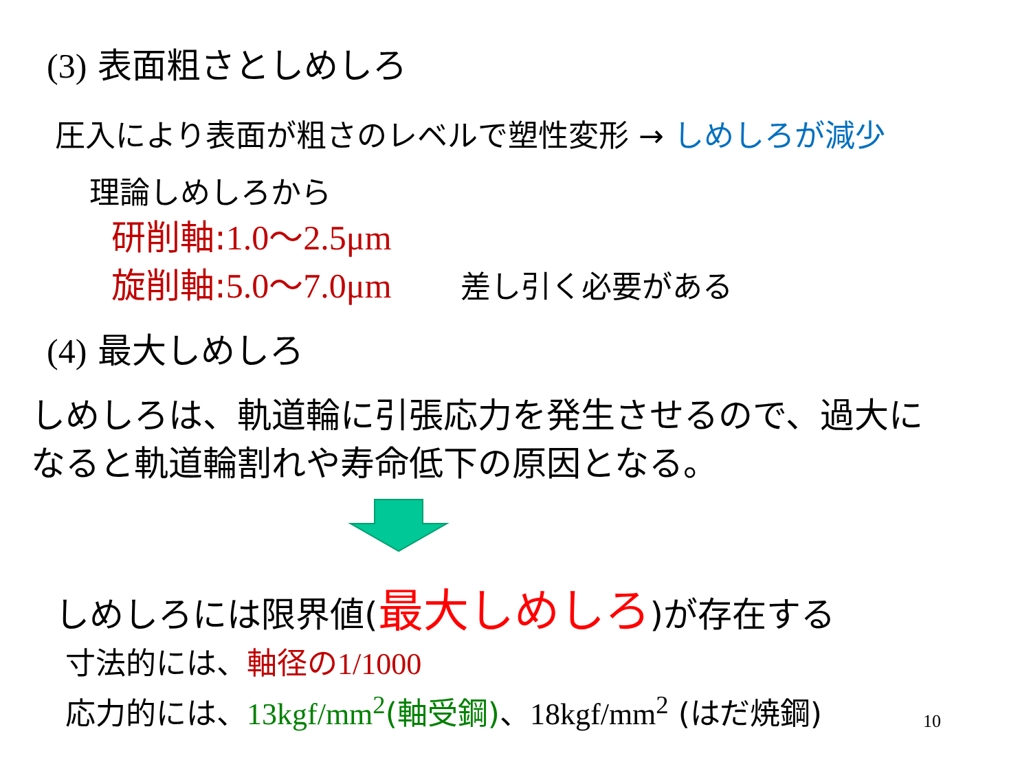(3) 表面粗さとしめしろ
圧入により表面が粗さのレベルで塑性変形 → しめしろが減少
理論しめしろから
研削軸:1.0～2.5μm
旋削軸:5.0～7.0μm 差し引く必要がある
(4) 最大しめしろ
しめしろは、軌道輪に引張応力を発生させるので、過大に
なると軌道輪割れや寿命低下の原因となる。
しめしろには限界値(最大しめしろ)が存在する
寸法的には、軸径の1/1000
応力的には、13kgf/mm<sup>2</sup>(軸受鋼)、18kgf/mm<sup>2</sup> (はだ焼鋼)
10